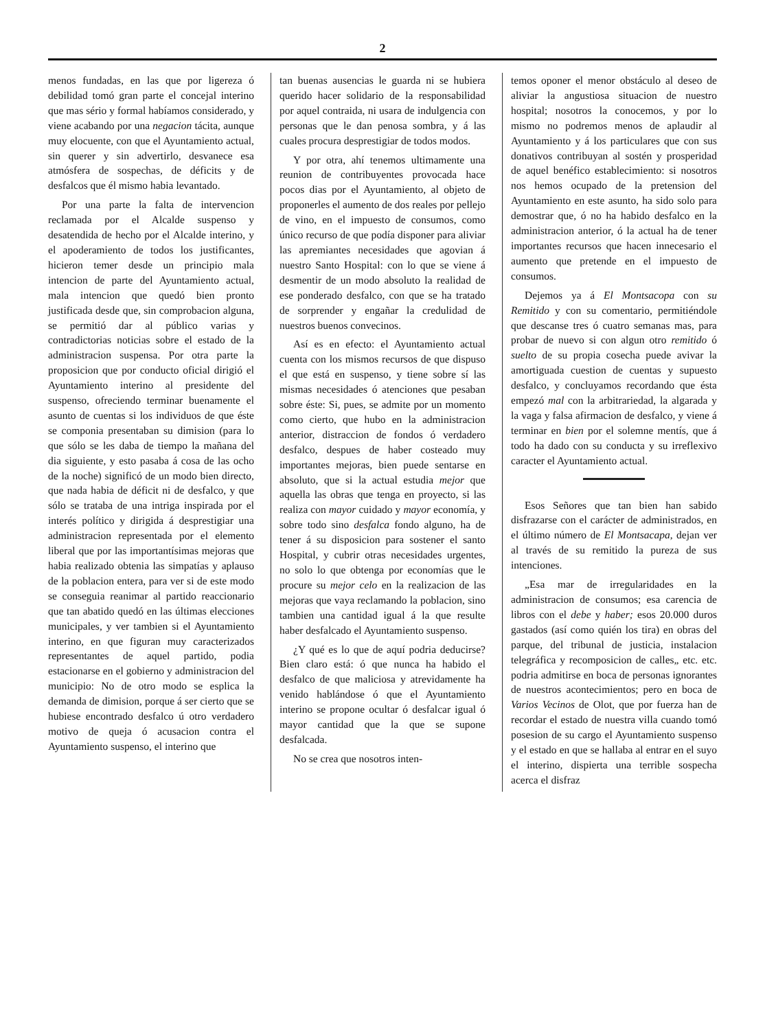2
menos fundadas, en las que por ligereza ó debilidad tomó gran parte el concejal interino que mas sério y formal habíamos considerado, y viene acabando por una negacion tácita, aunque muy elocuente, con que el Ayuntamiento actual, sin querer y sin advertirlo, desvanece esa atmósfera de sospechas, de déficits y de desfalcos que él mismo habia levantado.
Por una parte la falta de intervencion reclamada por el Alcalde suspenso y desatendida de hecho por el Alcalde interino, y el apoderamiento de todos los justificantes, hicieron temer desde un principio mala intencion de parte del Ayuntamiento actual, mala intencion que quedó bien pronto justificada desde que, sin comprobacion alguna, se permitió dar al público varias y contradictorias noticias sobre el estado de la administracion suspensa. Por otra parte la proposicion que por conducto oficial dirigió el Ayuntamiento interino al presidente del suspenso, ofreciendo terminar buenamente el asunto de cuentas si los individuos de que éste se componia presentaban su dimision (para lo que sólo se les daba de tiempo la mañana del dia siguiente, y esto pasaba á cosa de las ocho de la noche) significó de un modo bien directo, que nada habia de déficit ni de desfalco, y que sólo se trataba de una intriga inspirada por el interés político y dirigida á desprestigiar una administracion representada por el elemento liberal que por las importantísimas mejoras que habia realizado obtenia las simpatías y aplauso de la poblacion entera, para ver si de este modo se conseguia reanimar al partido reaccionario que tan abatido quedó en las últimas elecciones municipales, y ver tambien si el Ayuntamiento interino, en que figuran muy caracterizados representantes de aquel partido, podia estacionarse en el gobierno y administracion del municipio: No de otro modo se esplica la demanda de dimision, porque á ser cierto que se hubiese encontrado desfalco ú otro verdadero motivo de queja ó acusacion contra el Ayuntamiento suspenso, el interino que
tan buenas ausencias le guarda ni se hubiera querido hacer solidario de la responsabilidad por aquel contraida, ni usara de indulgencia con personas que le dan penosa sombra, y á las cuales procura desprestigiar de todos modos.
Y por otra, ahí tenemos ultimamente una reunion de contribuyentes provocada hace pocos dias por el Ayuntamiento, al objeto de proponerles el aumento de dos reales por pellejo de vino, en el impuesto de consumos, como único recurso de que podía disponer para aliviar las apremiantes necesidades que agovian á nuestro Santo Hospital: con lo que se viene á desmentir de un modo absoluto la realidad de ese ponderado desfalco, con que se ha tratado de sorprender y engañar la credulidad de nuestros buenos convecinos.
Así es en efecto: el Ayuntamiento actual cuenta con los mismos recursos de que dispuso el que está en suspenso, y tiene sobre sí las mismas necesidades ó atenciones que pesaban sobre éste: Si, pues, se admite por un momento como cierto, que hubo en la administracion anterior, distraccion de fondos ó verdadero desfalco, despues de haber costeado muy importantes mejoras, bien puede sentarse en absoluto, que si la actual estudia mejor que aquella las obras que tenga en proyecto, si las realiza con mayor cuidado y mayor economía, y sobre todo sino desfalca fondo alguno, ha de tener á su disposicion para sostener el santo Hospital, y cubrir otras necesidades urgentes, no solo lo que obtenga por economías que le procure su mejor celo en la realizacion de las mejoras que vaya reclamando la poblacion, sino tambien una cantidad igual á la que resulte haber desfalcado el Ayuntamiento suspenso.
¿Y qué es lo que de aquí podria deducirse? Bien claro está: ó que nunca ha habido el desfalco de que maliciosa y atrevidamente ha venido hablándose ó que el Ayuntamiento interino se propone ocultar ó desfalcar igual ó mayor cantidad que la que se supone desfalcada.
No se crea que nosotros inten-
temos oponer el menor obstáculo al deseo de aliviar la angustiosa situacion de nuestro hospital; nosotros la conocemos, y por lo mismo no podremos menos de aplaudir al Ayuntamiento y á los particulares que con sus donativos contribuyan al sostén y prosperidad de aquel benéfico establecimiento: si nosotros nos hemos ocupado de la pretension del Ayuntamiento en este asunto, ha sido solo para demostrar que, ó no ha habido desfalco en la administracion anterior, ó la actual ha de tener importantes recursos que hacen innecesario el aumento que pretende en el impuesto de consumos.
Dejemos ya á El Montsacopa con su Remitido y con su comentario, permitiéndole que descanse tres ó cuatro semanas mas, para probar de nuevo si con algun otro remitido ó suelto de su propia cosecha puede avivar la amortiguada cuestion de cuentas y supuesto desfalco, y concluyamos recordando que ésta empezó mal con la arbitrariedad, la algarada y la vaga y falsa afirmacion de desfalco, y viene á terminar en bien por el solemne mentís, que á todo ha dado con su conducta y su irreflexivo caracter el Ayuntamiento actual.
Esos Señores que tan bien han sabido disfrazarse con el carácter de administrados, en el último número de El Montsacapa, dejan ver al través de su remitido la pureza de sus intenciones.
„Esa mar de irregularidades en la administracion de consumos; esa carencia de libros con el debe y haber; esos 20.000 duros gastados (así como quién los tira) en obras del parque, del tribunal de justicia, instalacion telegráfica y recomposicion de calles„ etc. etc. podria admitirse en boca de personas ignorantes de nuestros acontecimientos; pero en boca de Varios Vecinos de Olot, que por fuerza han de recordar el estado de nuestra villa cuando tomó posesion de su cargo el Ayuntamiento suspenso y el estado en que se hallaba al entrar en el suyo el interino, dispierta una terrible sospecha acerca el disfraz